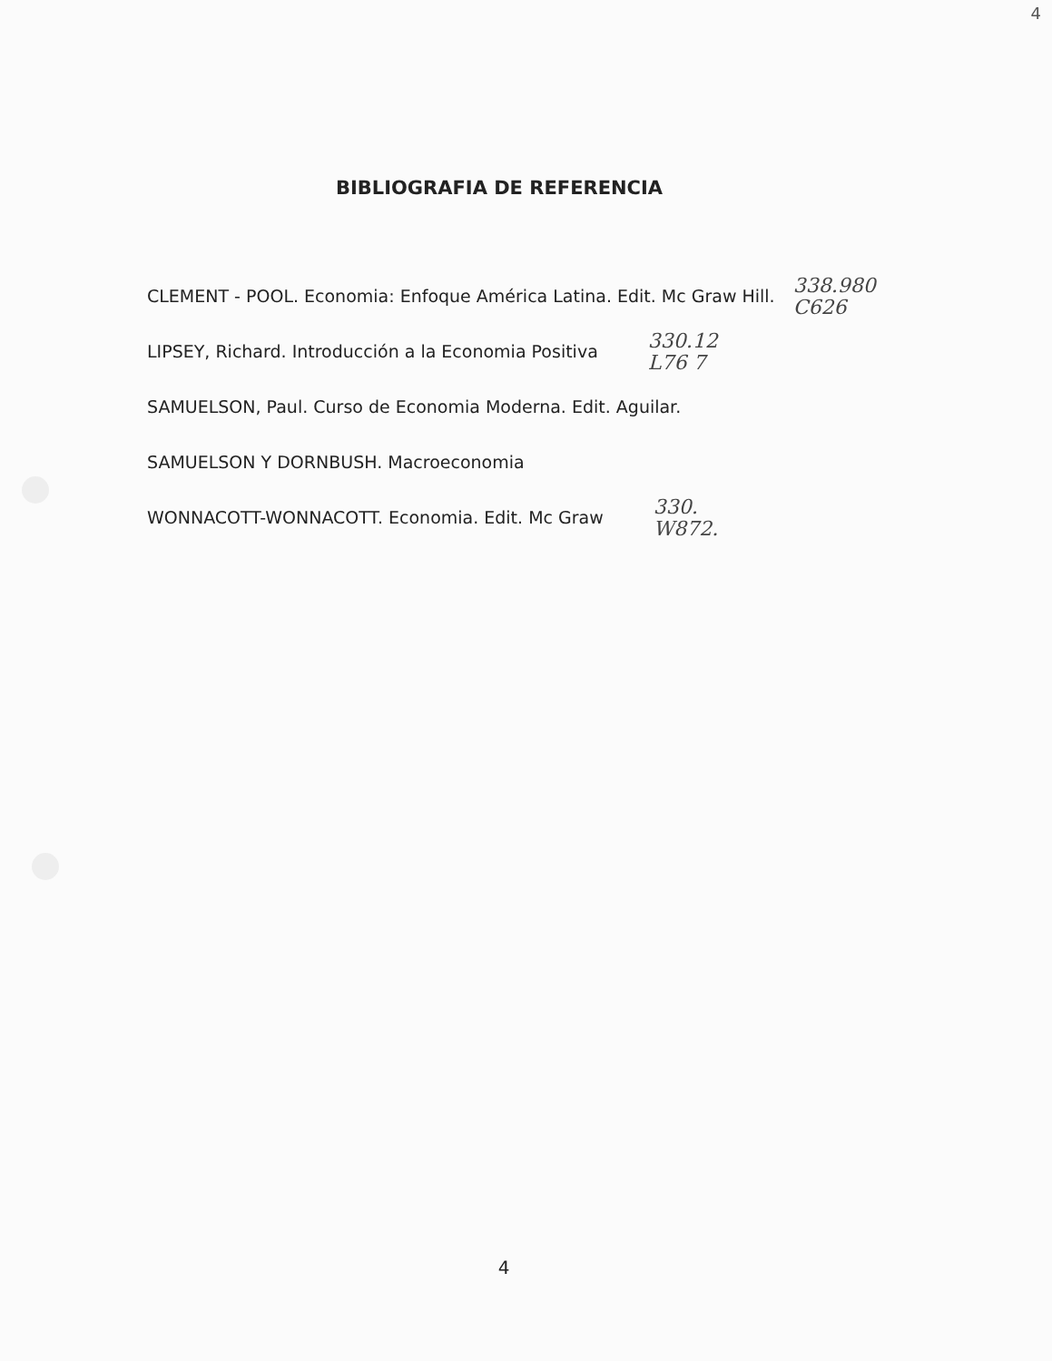4
BIBLIOGRAFIA DE REFERENCIA
CLEMENT - POOL. Economia: Enfoque América Latina. Edit. Mc Graw Hill. 338.980
C626
LIPSEY, Richard. Introducción a la Economia Positiva 330.12
L76 7
SAMUELSON, Paul. Curso de Economia Moderna. Edit. Aguilar.
SAMUELSON Y DORNBUSH. Macroeconomia
WONNACOTT-WONNACOTT. Economia. Edit. Mc Graw 330.
W872.
4